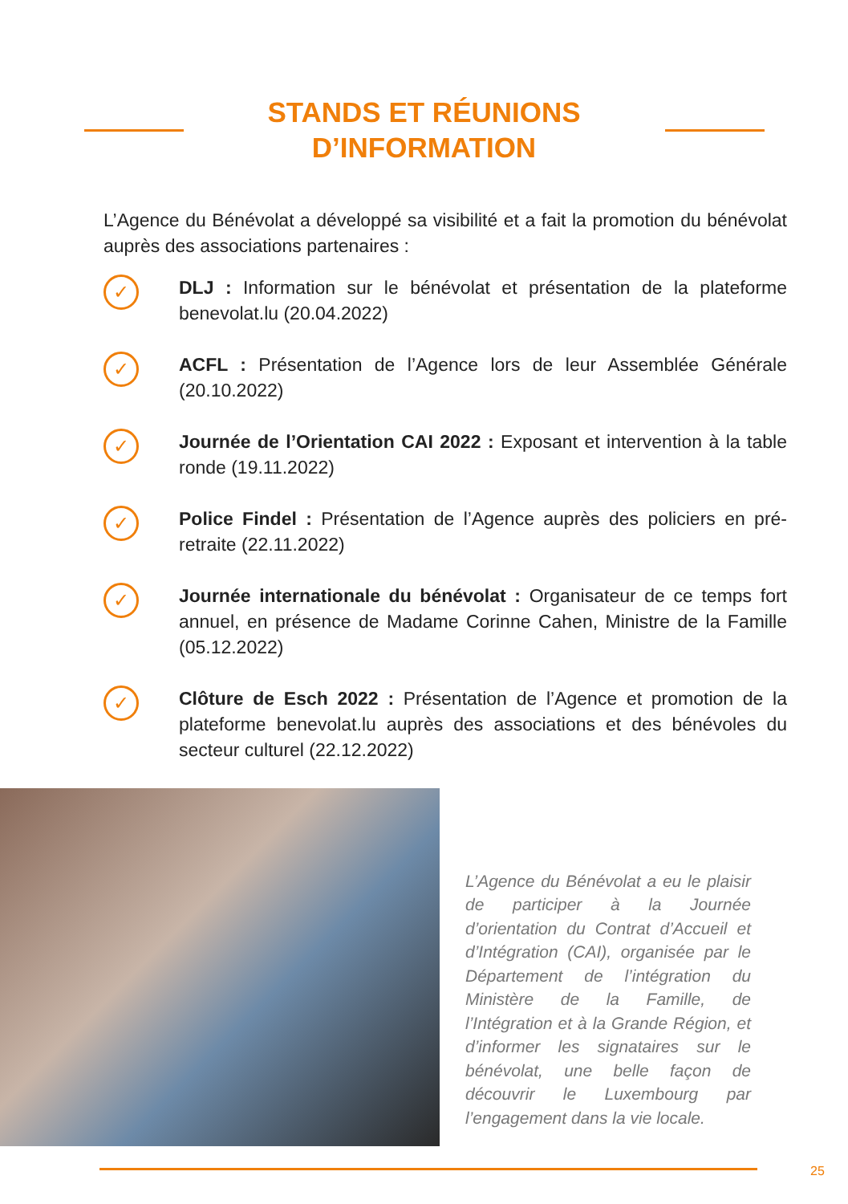STANDS ET RÉUNIONS D’INFORMATION
L’Agence du Bénévolat a développé sa visibilité et a fait la promotion du bénévolat auprès des associations partenaires :
✓
DLJ : Information sur le bénévolat et présentation de la plateforme benevolat.lu (20.04.2022)
✓
ACFL : Présentation de l’Agence lors de leur Assemblée Générale (20.10.2022)
✓
Journée de l’Orientation CAI 2022 : Exposant et intervention à la table ronde (19.11.2022)
✓
Police Findel : Présentation de l’Agence auprès des policiers en pré-retraite (22.11.2022)
✓
Journée internationale du bénévolat : Organisateur de ce temps fort annuel, en présence de Madame Corinne Cahen, Ministre de la Famille (05.12.2022)
✓
Clôture de Esch 2022 : Présentation de l’Agence et promotion de la plateforme benevolat.lu auprès des associations et des bénévoles du secteur culturel (22.12.2022)
L’Agence du Bénévolat a eu le plaisir de participer à la Journée d’orientation du Contrat d’Accueil et d’Intégration (CAI), organisée par le Département de l’intégration du Ministère de la Famille, de l’Intégration et à la Grande Région, et d’informer les signataires sur le bénévolat, une belle façon de découvrir le Luxembourg par l’engagement dans la vie locale.
25